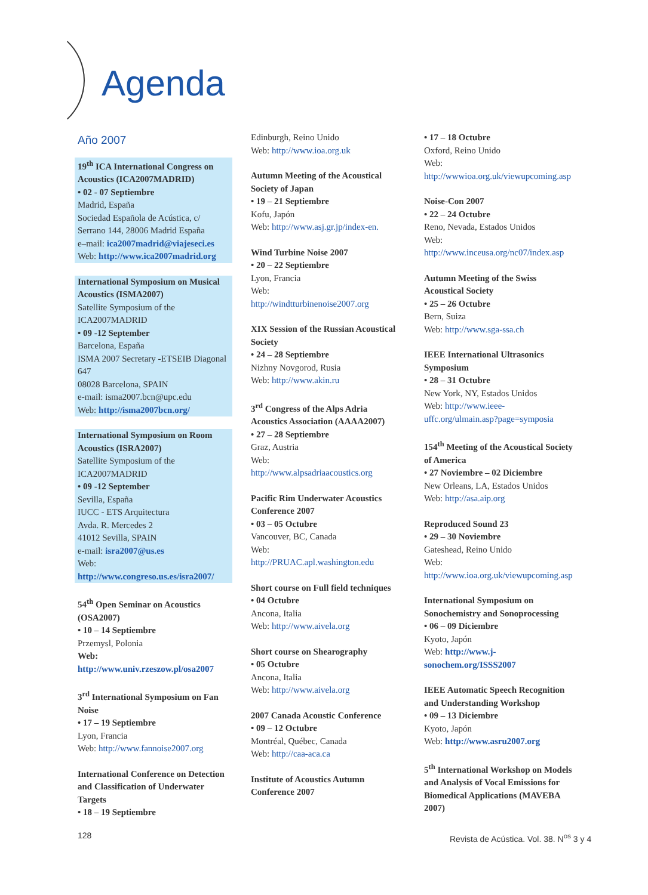Agenda
Año 2007
19<sup>th</sup> ICA International Congress on Acoustics (ICA2007MADRID)
• 02 - 07 Septiembre
Madrid, España
Sociedad Española de Acústica, c/ Serrano 144, 28006 Madrid España
e–mail: ica2007madrid@viajeseci.es
Web: http://www.ica2007madrid.org
International Symposium on Musical Acoustics (ISMA2007)
Satellite Symposium of the ICA2007MADRID
• 09 -12 September
Barcelona, España
ISMA 2007 Secretary -ETSEIB Diagonal 647
08028 Barcelona, SPAIN
e-mail: isma2007.bcn@upc.edu
Web: http://isma2007bcn.org/
International Symposium on Room Acoustics (ISRA2007)
Satellite Symposium of the ICA2007MADRID
• 09 -12 September
Sevilla, España
IUCC - ETS Arquitectura
Avda. R. Mercedes 2
41012 Sevilla, SPAIN
e-mail: isra2007@us.es
Web:
http://www.congreso.us.es/isra2007/
54<sup>th</sup> Open Seminar on Acoustics (OSA2007)
• 10 – 14 Septiembre
Przemysl, Polonia
Web:
http://www.univ.rzeszow.pl/osa2007
3<sup>rd</sup> International Symposium on Fan Noise
• 17 – 19 Septiembre
Lyon, Francia
Web: http://www.fannoise2007.org
International Conference on Detection and Classification of Underwater Targets
• 18 – 19 Septiembre
Edinburgh, Reino Unido
Web: http://www.ioa.org.uk
Autumn Meeting of the Acoustical Society of Japan
• 19 – 21 Septiembre
Kofu, Japón
Web: http://www.asj.gr.jp/index-en.
Wind Turbine Noise 2007
• 20 – 22 Septiembre
Lyon, Francia
Web:
http://windtturbinenoise2007.org
XIX Session of the Russian Acoustical Society
• 24 – 28 Septiembre
Nizhny Novgorod, Rusia
Web: http://www.akin.ru
3<sup>rd</sup> Congress of the Alps Adria Acoustics Association (AAAA2007)
• 27 – 28 Septiembre
Graz, Austria
Web:
http://www.alpsadriaacoustics.org
Pacific Rim Underwater Acoustics Conference 2007
• 03 – 05 Octubre
Vancouver, BC, Canada
Web:
http://PRUAC.apl.washington.edu
Short course on Full field techniques
• 04 Octubre
Ancona, Italia
Web: http://www.aivela.org
Short course on Shearography
• 05 Octubre
Ancona, Italia
Web: http://www.aivela.org
2007 Canada Acoustic Conference
• 09 – 12 Octubre
Montréal, Québec, Canada
Web: http://caa-aca.ca
Institute of Acoustics Autumn Conference 2007
• 17 – 18 Octubre
Oxford, Reino Unido
Web: http://wwwioa.org.uk/viewupcoming.asp
Noise-Con 2007
• 22 – 24 Octubre
Reno, Nevada, Estados Unidos
Web: http://www.inceusa.org/nc07/index.asp
Autumn Meeting of the Swiss Acoustical Society
• 25 – 26 Octubre
Bern, Suiza
Web: http://www.sga-ssa.ch
IEEE International Ultrasonics Symposium
• 28 – 31 Octubre
New York, NY, Estados Unidos
Web: http://www.ieee-uffc.org/ulmain.asp?page=symposia
154<sup>th</sup> Meeting of the Acoustical Society of America
• 27 Noviembre – 02 Diciembre
New Orleans, LA, Estados Unidos
Web: http://asa.aip.org
Reproduced Sound 23
• 29 – 30 Noviembre
Gateshead, Reino Unido
Web: http://www.ioa.org.uk/viewupcoming.asp
International Symposium on Sonochemistry and Sonoprocessing
• 06 – 09 Diciembre
Kyoto, Japón
Web: http://www.j-sonochem.org/ISSS2007
IEEE Automatic Speech Recognition and Understanding Workshop
• 09 – 13 Diciembre
Kyoto, Japón
Web: http://www.asru2007.org
5<sup>th</sup> International Workshop on Models and Analysis of Vocal Emissions for Biomedical Applications (MAVEBA 2007)
128
Revista de Acústica. Vol. 38. N<sup>os</sup> 3 y 4